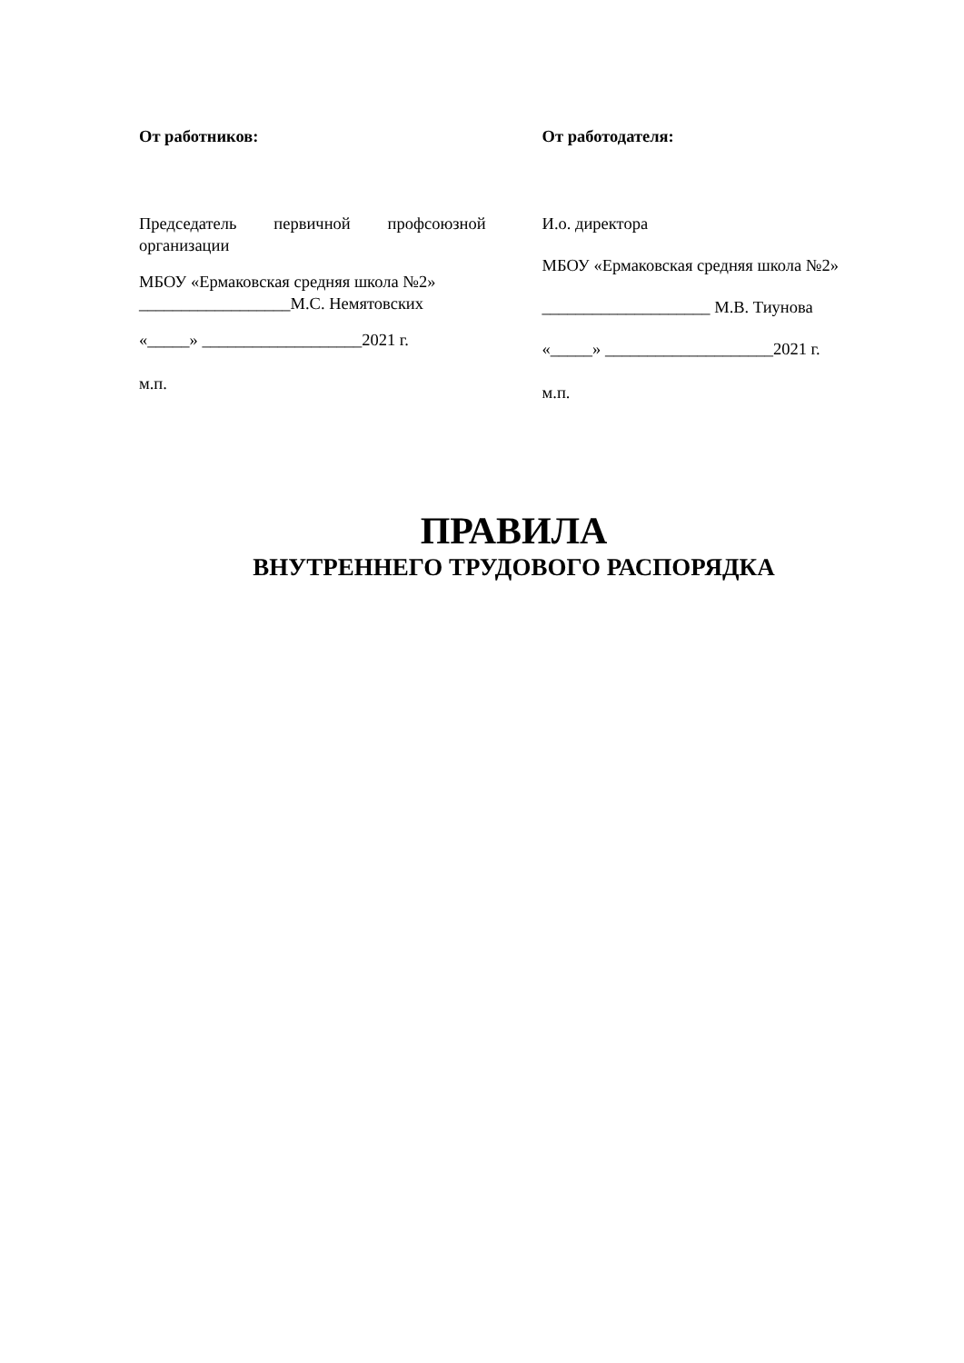От работников:
Председатель первичной профсоюзной
организации
МБОУ «Ермаковская средняя школа №2»
__________________М.С. Немятовских
«_____» ___________________2021 г.
м.п.
От работодателя:
И.о. директора
МБОУ «Ермаковская средняя школа №2»
____________________ М.В. Тиунова
«_____» ____________________2021 г.
м.п.
ПРАВИЛА
ВНУТРЕННЕГО ТРУДОВОГО РАСПОРЯДКА